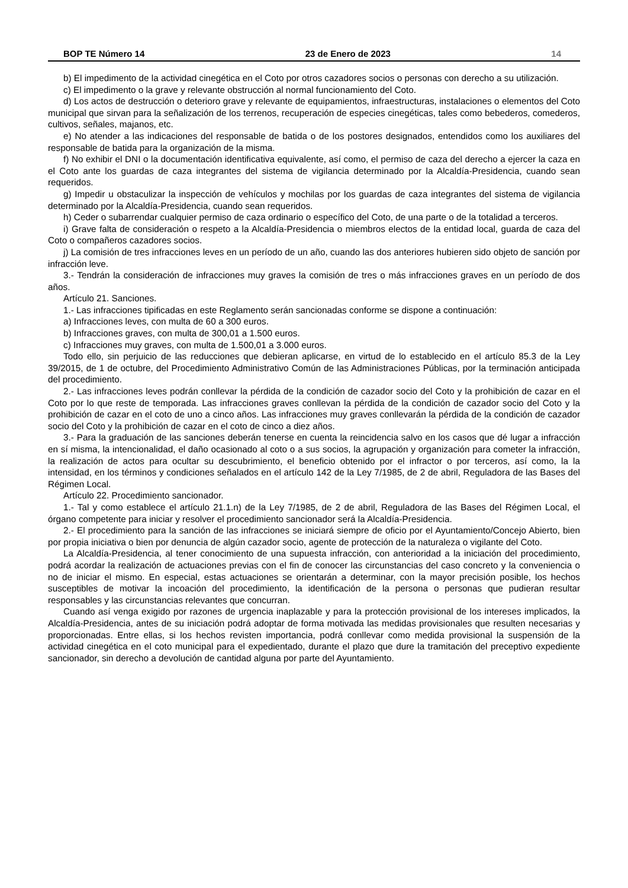BOP TE Número 14 23 de Enero de 2023 14
b) El impedimento de la actividad cinegética en el Coto por otros cazadores socios o personas con derecho a su utilización.
c) El impedimento o la grave y relevante obstrucción al normal funcionamiento del Coto.
d) Los actos de destrucción o deterioro grave y relevante de equipamientos, infraestructuras, instalaciones o elementos del Coto municipal que sirvan para la señalización de los terrenos, recuperación de especies cinegéticas, tales como bebederos, comederos, cultivos, señales, majanos, etc.
e) No atender a las indicaciones del responsable de batida o de los postores designados, entendidos como los auxiliares del responsable de batida para la organización de la misma.
f) No exhibir el DNI o la documentación identificativa equivalente, así como, el permiso de caza del derecho a ejercer la caza en el Coto ante los guardas de caza integrantes del sistema de vigilancia determinado por la Alcaldía-Presidencia, cuando sean requeridos.
g) Impedir u obstaculizar la inspección de vehículos y mochilas por los guardas de caza integrantes del sistema de vigilancia determinado por la Alcaldía-Presidencia, cuando sean requeridos.
h) Ceder o subarrendar cualquier permiso de caza ordinario o específico del Coto, de una parte o de la totalidad a terceros.
i) Grave falta de consideración o respeto a la Alcaldía-Presidencia o miembros electos de la entidad local, guarda de caza del Coto o compañeros cazadores socios.
j) La comisión de tres infracciones leves en un período de un año, cuando las dos anteriores hubieren sido objeto de sanción por infracción leve.
3.- Tendrán la consideración de infracciones muy graves la comisión de tres o más infracciones graves en un período de dos años.
Artículo 21. Sanciones.
1.- Las infracciones tipificadas en este Reglamento serán sancionadas conforme se dispone a continuación:
a) Infracciones leves, con multa de 60 a 300 euros.
b) Infracciones graves, con multa de 300,01 a 1.500 euros.
c) Infracciones muy graves, con multa de 1.500,01 a 3.000 euros.
Todo ello, sin perjuicio de las reducciones que debieran aplicarse, en virtud de lo establecido en el artículo 85.3 de la Ley 39/2015, de 1 de octubre, del Procedimiento Administrativo Común de las Administraciones Públicas, por la terminación anticipada del procedimiento.
2.- Las infracciones leves podrán conllevar la pérdida de la condición de cazador socio del Coto y la prohibición de cazar en el Coto por lo que reste de temporada. Las infracciones graves conllevan la pérdida de la condición de cazador socio del Coto y la prohibición de cazar en el coto de uno a cinco años. Las infracciones muy graves conllevarán la pérdida de la condición de cazador socio del Coto y la prohibición de cazar en el coto de cinco a diez años.
3.- Para la graduación de las sanciones deberán tenerse en cuenta la reincidencia salvo en los casos que dé lugar a infracción en sí misma, la intencionalidad, el daño ocasionado al coto o a sus socios, la agrupación y organización para cometer la infracción, la realización de actos para ocultar su descubrimiento, el beneficio obtenido por el infractor o por terceros, así como, la la intensidad, en los términos y condiciones señalados en el artículo 142 de la Ley 7/1985, de 2 de abril, Reguladora de las Bases del Régimen Local.
Artículo 22. Procedimiento sancionador.
1.- Tal y como establece el artículo 21.1.n) de la Ley 7/1985, de 2 de abril, Reguladora de las Bases del Régimen Local, el órgano competente para iniciar y resolver el procedimiento sancionador será la Alcaldía-Presidencia.
2.- El procedimiento para la sanción de las infracciones se iniciará siempre de oficio por el Ayuntamiento/Concejo Abierto, bien por propia iniciativa o bien por denuncia de algún cazador socio, agente de protección de la naturaleza o vigilante del Coto.
La Alcaldía-Presidencia, al tener conocimiento de una supuesta infracción, con anterioridad a la iniciación del procedimiento, podrá acordar la realización de actuaciones previas con el fin de conocer las circunstancias del caso concreto y la conveniencia o no de iniciar el mismo. En especial, estas actuaciones se orientarán a determinar, con la mayor precisión posible, los hechos susceptibles de motivar la incoación del procedimiento, la identificación de la persona o personas que pudieran resultar responsables y las circunstancias relevantes que concurran.
Cuando así venga exigido por razones de urgencia inaplazable y para la protección provisional de los intereses implicados, la Alcaldía-Presidencia, antes de su iniciación podrá adoptar de forma motivada las medidas provisionales que resulten necesarias y proporcionadas. Entre ellas, si los hechos revisten importancia, podrá conllevar como medida provisional la suspensión de la actividad cinegética en el coto municipal para el expedientado, durante el plazo que dure la tramitación del preceptivo expediente sancionador, sin derecho a devolución de cantidad alguna por parte del Ayuntamiento.